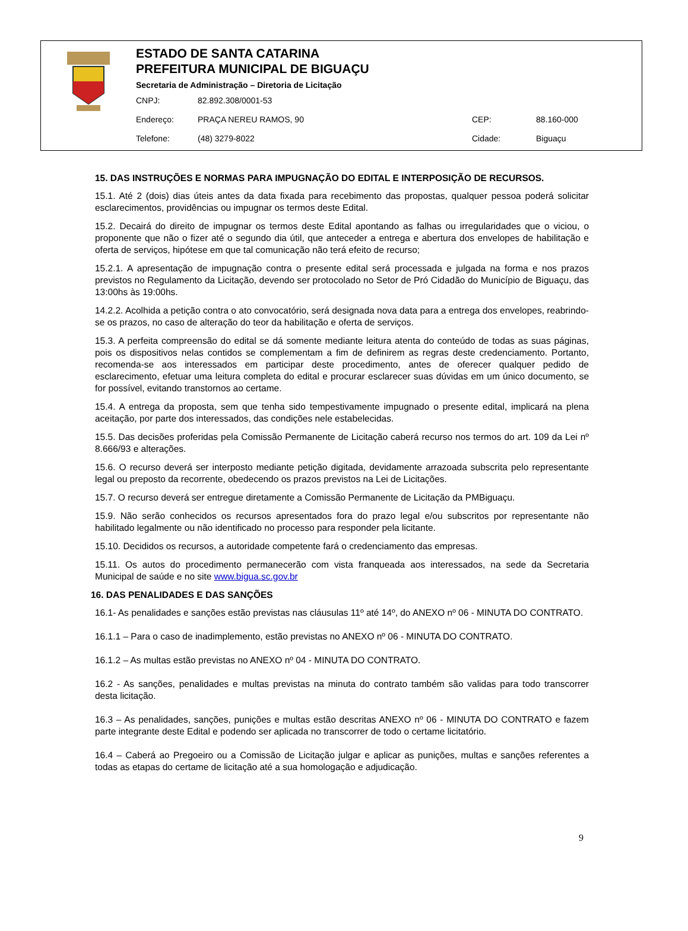ESTADO DE SANTA CATARINA
PREFEITURA MUNICIPAL DE BIGUAÇU
Secretaria de Administração – Diretoria de Licitação
CNPJ: 82.892.308/0001-53
Endereço: PRAÇA NEREU RAMOS, 90 CEP: 88.160-000
Telefone: (48) 3279-8022 Cidade: Biguaçu
15. DAS INSTRUÇÕES E NORMAS PARA IMPUGNAÇÃO DO EDITAL E INTERPOSIÇÃO DE RECURSOS.
15.1. Até 2 (dois) dias úteis antes da data fixada para recebimento das propostas, qualquer pessoa poderá solicitar esclarecimentos, providências ou impugnar os termos deste Edital.
15.2. Decairá do direito de impugnar os termos deste Edital apontando as falhas ou irregularidades que o viciou, o proponente que não o fizer até o segundo dia útil, que anteceder a entrega e abertura dos envelopes de habilitação e oferta de serviços, hipótese em que tal comunicação não terá efeito de recurso;
15.2.1. A apresentação de impugnação contra o presente edital será processada e julgada na forma e nos prazos previstos no Regulamento da Licitação, devendo ser protocolado no Setor de Pró Cidadão do Município de Biguaçu, das 13:00hs às 19:00hs.
14.2.2. Acolhida a petição contra o ato convocatório, será designada nova data para a entrega dos envelopes, reabrindo-se os prazos, no caso de alteração do teor da habilitação e oferta de serviços.
15.3. A perfeita compreensão do edital se dá somente mediante leitura atenta do conteúdo de todas as suas páginas, pois os dispositivos nelas contidos se complementam a fim de definirem as regras deste credenciamento. Portanto, recomenda-se aos interessados em participar deste procedimento, antes de oferecer qualquer pedido de esclarecimento, efetuar uma leitura completa do edital e procurar esclarecer suas dúvidas em um único documento, se for possível, evitando transtornos ao certame.
15.4. A entrega da proposta, sem que tenha sido tempestivamente impugnado o presente edital, implicará na plena aceitação, por parte dos interessados, das condições nele estabelecidas.
15.5. Das decisões proferidas pela Comissão Permanente de Licitação caberá recurso nos termos do art. 109 da Lei nº 8.666/93 e alterações.
15.6. O recurso deverá ser interposto mediante petição digitada, devidamente arrazoada subscrita pelo representante legal ou preposto da recorrente, obedecendo os prazos previstos na Lei de Licitações.
15.7. O recurso deverá ser entregue diretamente a Comissão Permanente de Licitação da PMBiguaçu.
15.9. Não serão conhecidos os recursos apresentados fora do prazo legal e/ou subscritos por representante não habilitado legalmente ou não identificado no processo para responder pela licitante.
15.10. Decididos os recursos, a autoridade competente fará o credenciamento das empresas.
15.11. Os autos do procedimento permanecerão com vista franqueada aos interessados, na sede da Secretaria Municipal de saúde e no site www.bigua.sc.gov.br
16. DAS PENALIDADES E DAS SANÇÕES
16.1- As penalidades e sanções estão previstas nas cláusulas 11º até 14º, do ANEXO nº 06 - MINUTA DO CONTRATO.
16.1.1 – Para o caso de inadimplemento, estão previstas no ANEXO nº 06 - MINUTA DO CONTRATO.
16.1.2 – As multas estão previstas no ANEXO nº 04 - MINUTA DO CONTRATO.
16.2 - As sanções, penalidades e multas previstas na minuta do contrato também são validas para todo transcorrer desta licitação.
16.3 – As penalidades, sanções, punições e multas estão descritas ANEXO nº 06 - MINUTA DO CONTRATO e fazem parte integrante deste Edital e podendo ser aplicada no transcorrer de todo o certame licitatório.
16.4 – Caberá ao Pregoeiro ou a Comissão de Licitação julgar e aplicar as punições, multas e sanções referentes a todas as etapas do certame de licitação até a sua homologação e adjudicação.
9